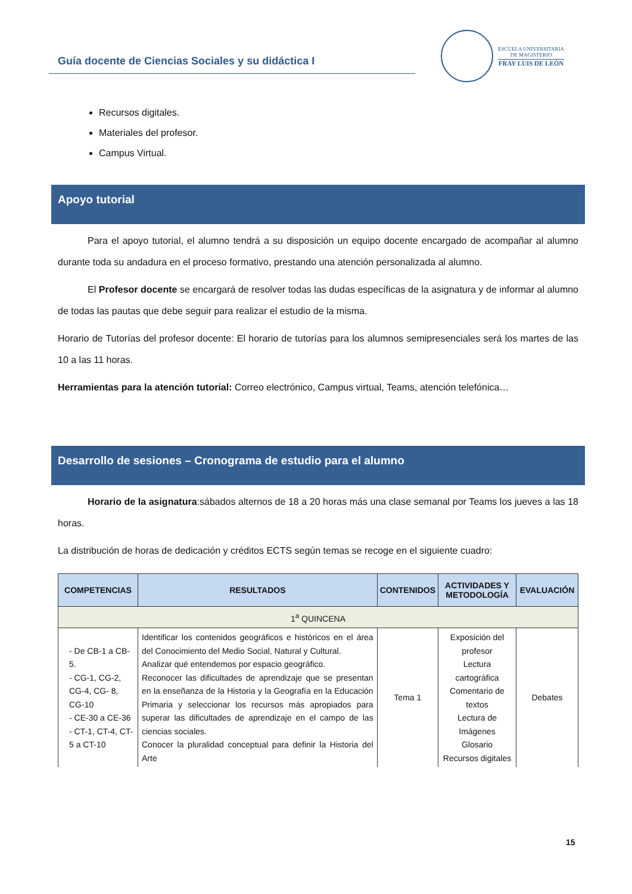Guía docente de Ciencias Sociales y su didáctica I
ESCUELA UNIVERSITARIA
DE MAGISTERIO
FRAY LUIS DE LEÓN
Recursos digitales.
Materiales del profesor.
Campus Virtual.
Apoyo tutorial
Para el apoyo tutorial, el alumno tendrá a su disposición un equipo docente encargado de acompañar al alumno durante toda su andadura en el proceso formativo, prestando una atención personalizada al alumno.
El Profesor docente se encargará de resolver todas las dudas específicas de la asignatura y de informar al alumno de todas las pautas que debe seguir para realizar el estudio de la misma.
Horario de Tutorías del profesor docente: El horario de tutorías para los alumnos semipresenciales será los martes de las 10 a las 11 horas.
Herramientas para la atención tutorial: Correo electrónico, Campus virtual, Teams, atención telefónica…
Desarrollo de sesiones – Cronograma de estudio para el alumno
Horario de la asignatura:sábados alternos de 18 a 20 horas más una clase semanal por Teams los jueves a las 18 horas.
La distribución de horas de dedicación y créditos ECTS según temas se recoge en el siguiente cuadro:
| COMPETENCIAS | RESULTADOS | CONTENIDOS | ACTIVIDADES Y METODOLOGÍA | EVALUACIÓN |
| --- | --- | --- | --- | --- |
| 1<sup>a</sup> QUINCENA | | | | |
| - De CB-1 a CB-5. - CG-1, CG-2, CG-4, CG- 8, CG-10 - CE-30 a CE-36 - CT-1, CT-4, CT-5 a CT-10 | Identificar los contenidos geográficos e históricos en el área del Conocimiento del Medio Social, Natural y Cultural. Analizar qué entendemos por espacio geográfico. Reconocer las dificultades de aprendizaje que se presentan en la enseñanza de la Historia y la Geografía en la Educación Primaria y seleccionar los recursos más apropiados para superar las dificultades de aprendizaje en el campo de las ciencias sociales. Conocer la pluralidad conceptual para definir la Historia del Arte | Tema 1 | Exposición del profesor Lectura cartográfica Comentario de textos Lectura de Imágenes Glosario Recursos digitales | Debates |
15